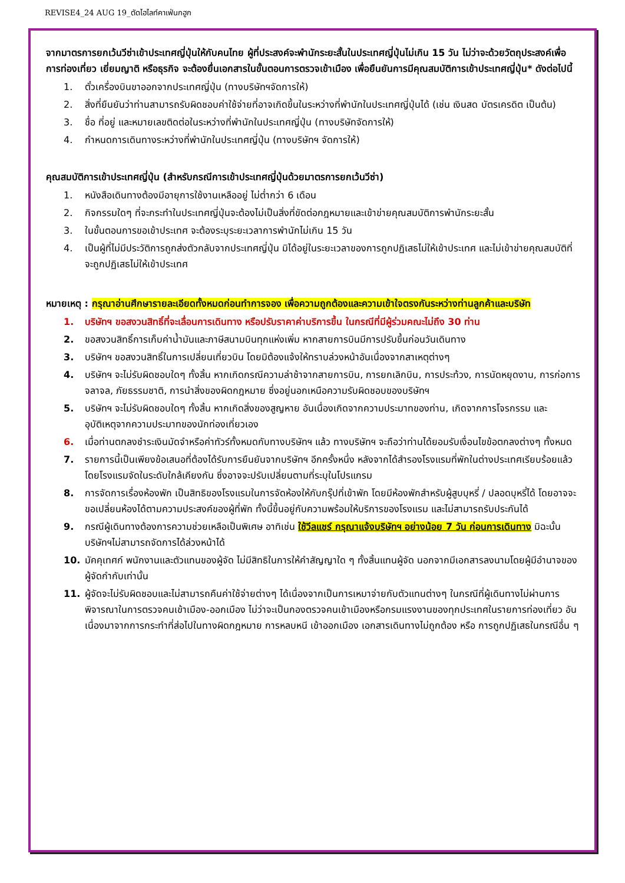REVISE4_24 AUG 19_ตัดไฮไลท์คาเฟ่นกฮูก
จากมาตรการยกเว้นวีซ่าเข้าประเทศญี่ปุ่นให้กับคนไทย ผู้ที่ประสงค์จะพำนักระยะสั้นในประเทศญี่ปุ่นไม่เกิน 15 วัน ไม่ว่าจะด้วยวัตถุประสงค์เพื่อการท่องเที่ยว เยี่ยมญาติ หรือธุรกิจ จะต้องยื่นเอกสารในขั้นตอนการตรวจเข้าเมือง เพื่อยืนยันการมีคุณสมบัติการเข้าประเทศญี่ปุ่น* ดังต่อไปนี้
1. ตั๋วเครื่องบินขาออกจากประเทศญี่ปุ่น (ทางบริษัทฯจัดการให้)
2. สิ่งที่ยืนยันว่าท่านสามารถรับผิดชอบค่าใช้จ่ายที่อาจเกิดขึ้นในระหว่างที่พำนักในประเทศญี่ปุ่นได้ (เช่น เงินสด บัตรเครดิต เป็นต้น)
3. ชื่อ ที่อยู่ และหมายเลขติดต่อในระหว่างที่พำนักในประเทศญี่ปุ่น (ทางบริษัทจัดการให้)
4. กำหนดการเดินทางระหว่างที่พำนักในประเทศญี่ปุ่น (ทางบริษัทฯ จัดการให้)
คุณสมบัติการเข้าประเทศญี่ปุ่น (สำหรับกรณีการเข้าประเทศญี่ปุ่นด้วยมาตรการยกเว้นวีซ่า)
1. หนังสือเดินทางต้องมีอายุการใช้งานเหลืออยู่ ไม่ต่ำกว่า 6 เดือน
2. กิจกรรมใดๆ ที่จะกระทำในประเทศญี่ปุ่นจะต้องไม่เป็นสิ่งที่ขัดต่อกฎหมายและเข้าข่ายคุณสมบัติการพำนักระยะสั้น
3. ในขั้นตอนการขอเข้าประเทศ จะต้องระบุระยะเวลาการพำนักไม่เกิน 15 วัน
4. เป็นผู้ที่ไม่มีประวัติการถูกส่งตัวกลับจากประเทศญี่ปุ่น มิได้อยู่ในระยะเวลาของการถูกปฏิเสธไม่ให้เข้าประเทศ และไม่เข้าข่ายคุณสมบัติที่จะถูกปฏิเสธไม่ให้เข้าประเทศ
หมายเหตุ : กรุณาอ่านศึกษารายละเอียดทั้งหมดก่อนทำการจอง เพื่อความถูกต้องและความเข้าใจตรงกันระหว่างท่านลูกค้าและบริษัท
1. บริษัทฯ ขอสงวนสิทธิ์ที่จะเลื่อนการเดินทาง หรือปรับราคาค่าบริการขึ้น ในกรณีที่มีผู้ร่วมคณะไม่ถึง 30 ท่าน
2. ขอสงวนสิทธิ์การเก็บค่าน้ำมันและภาษีสนามบินทุกแห่งเพิ่ม หากสายการบินมีการปรับขึ้นก่อนวันเดินทาง
3. บริษัทฯ ขอสงวนสิทธิ์ในการเปลี่ยนเที่ยวบิน โดยมิต้องแจ้งให้ทราบล่วงหน้าอันเนื่องจากสาเหตุต่างๆ
4. บริษัทฯ จะไม่รับผิดชอบใดๆ ทั้งสิ้น หากเกิดกรณีความล่าช้าจากสายการบิน, การยกเลิกบิน, การประท้วง, การนัดหยุดงาน, การก่อการจลาจล, ภัยธรรมชาติ, การนำสิ่งของผิดกฎหมาย ซึ่งอยู่นอกเหนือความรับผิดชอบของบริษัทฯ
5. บริษัทฯ จะไม่รับผิดชอบใดๆ ทั้งสิ้น หากเกิดสิ่งของสูญหาย อันเนื่องเกิดจากความประมาทของท่าน, เกิดจากการโจรกรรม และ อุบัติเหตุจากความประมาทของนักท่องเที่ยวเอง
6. เมื่อท่านตกลงชำระเงินมัดจำหรือค่าทัวร์ทั้งหมดกับทางบริษัทฯ แล้ว ทางบริษัทฯ จะถือว่าท่านได้ยอมรับเงื่อนไขข้อตกลงต่างๆ ทั้งหมด
7. รายการนี้เป็นเพียงข้อเสนอที่ต้องได้รับการยืนยันจากบริษัทฯ อีกครั้งหนึ่ง หลังจากได้สำรองโรงแรมที่พักในต่างประเทศเรียบร้อยแล้ว โดยโรงแรมจัดในระดับใกล้เคียงกัน ซึ่งอาจจะปรับเปลี่ยนตามที่ระบุในโปรแกรม
8. การจัดการเรื่องห้องพัก เป็นสิทธิของโรงแรมในการจัดห้องให้กับกรุ๊ปที่เข้าพัก โดยมีห้องพักสำหรับผู้สูบบุหรี่ / ปลอดบุหรี่ได้ โดยอาจจะขอเปลี่ยนห้องได้ตามความประสงค์ของผู้ที่พัก ทั้งนี้ขึ้นอยู่กับความพร้อมให้บริการของโรงแรม และไม่สามารถรับประกันได้
9. กรณีผู้เดินทางต้องการความช่วยเหลือเป็นพิเศษ อาทิเช่น ใช้วีลแชร์ กรุณาแจ้งบริษัทฯ อย่างน้อย 7 วัน ก่อนการเดินทาง มิฉะนั้นบริษัทฯไม่สามารถจัดการได้ล่วงหน้าได้
10. มัคคุเทศก์ พนักงานและตัวแทนของผู้จัด ไม่มีสิทธิในการให้คำสัญญาใด ๆ ทั้งสิ้นแทนผู้จัด นอกจากมีเอกสารลงนามโดยผู้มีอำนาจของผู้จัดกำกับเท่านั้น
11. ผู้จัดจะไม่รับผิดชอบและไม่สามารถคืนค่าใช้จ่ายต่างๆ ได้เนื่องจากเป็นการเหมาจ่ายกับตัวแทนต่างๆ ในกรณีที่ผู้เดินทางไม่ผ่านการพิจารณาในการตรวจคนเข้าเมือง-ออกเมือง ไม่ว่าจะเป็นกองตรวจคนเข้าเมืองหรือกรมแรงงานของทุกประเทศในรายการท่องเที่ยว อันเนื่องมาจากการกระทำที่ส่อไปในทางผิดกฎหมาย การหลบหนี เข้าออกเมือง เอกสารเดินทางไม่ถูกต้อง หรือ การถูกปฏิเสธในกรณีอื่น ๆ